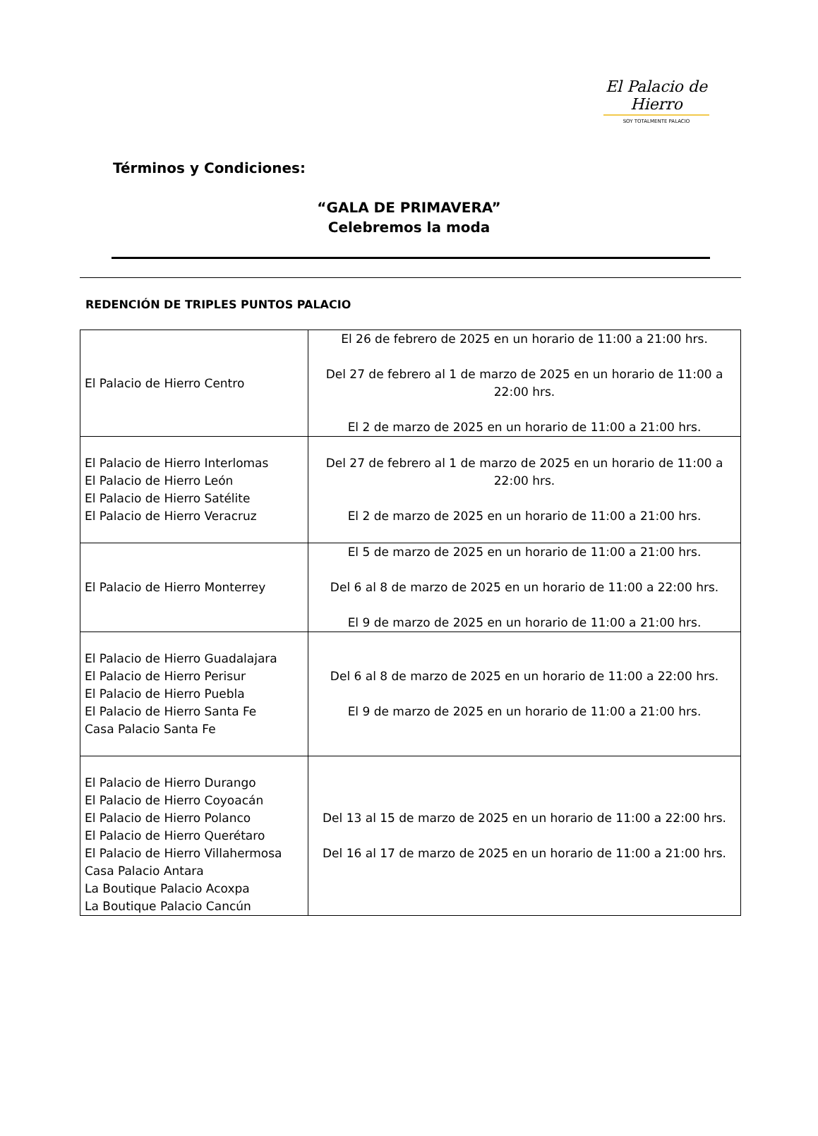El Palacio de Hierro
SOY TOTALMENTE PALACIO
Términos y Condiciones:
“GALA DE PRIMAVERA”
Celebremos la moda
REDENCIÓN DE TRIPLES PUNTOS PALACIO
| El Palacio de Hierro Centro | El 26 de febrero de 2025 en un horario de 11:00 a 21:00 hrs. Del 27 de febrero al 1 de marzo de 2025 en un horario de 11:00 a 22:00 hrs. El 2 de marzo de 2025 en un horario de 11:00 a 21:00 hrs. |
| El Palacio de Hierro Interlomas El Palacio de Hierro León El Palacio de Hierro Satélite El Palacio de Hierro Veracruz | Del 27 de febrero al 1 de marzo de 2025 en un horario de 11:00 a 22:00 hrs. El 2 de marzo de 2025 en un horario de 11:00 a 21:00 hrs. |
| El Palacio de Hierro Monterrey | El 5 de marzo de 2025 en un horario de 11:00 a 21:00 hrs. Del 6 al 8 de marzo de 2025 en un horario de 11:00 a 22:00 hrs. El 9 de marzo de 2025 en un horario de 11:00 a 21:00 hrs. |
| El Palacio de Hierro Guadalajara El Palacio de Hierro Perisur El Palacio de Hierro Puebla El Palacio de Hierro Santa Fe Casa Palacio Santa Fe | Del 6 al 8 de marzo de 2025 en un horario de 11:00 a 22:00 hrs. El 9 de marzo de 2025 en un horario de 11:00 a 21:00 hrs. |
| El Palacio de Hierro Durango El Palacio de Hierro Coyoacán El Palacio de Hierro Polanco El Palacio de Hierro Querétaro El Palacio de Hierro Villahermosa Casa Palacio Antara La Boutique Palacio Acoxpa La Boutique Palacio Cancún | Del 13 al 15 de marzo de 2025 en un horario de 11:00 a 22:00 hrs. Del 16 al 17 de marzo de 2025 en un horario de 11:00 a 21:00 hrs. |